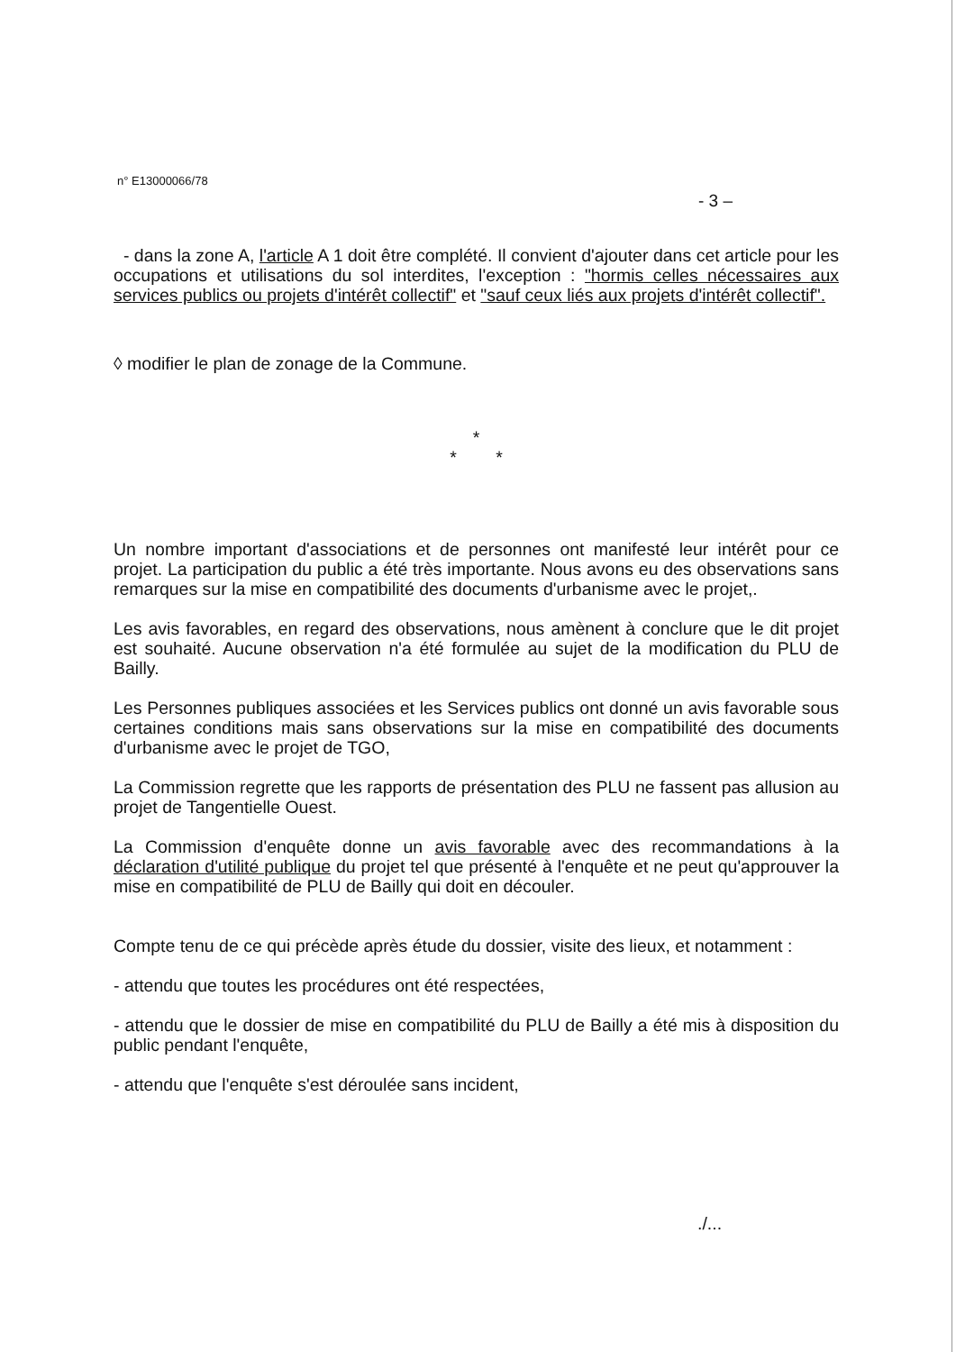n° E13000066/78
- 3 –
- dans la zone A, l'article A 1 doit être complété. Il convient d'ajouter dans cet article pour les occupations et utilisations du sol interdites, l'exception : "hormis celles nécessaires aux services publics ou projets d'intérêt collectif" et "sauf ceux liés aux projets d'intérêt collectif".
◊ modifier le plan de zonage de la Commune.
*
* *
Un nombre important d'associations et de personnes ont manifesté leur intérêt pour ce projet. La participation du public a été très importante. Nous avons eu des observations sans remarques sur la mise en compatibilité des documents d'urbanisme avec le projet,.
Les avis favorables, en regard des observations, nous amènent à conclure que le dit projet est souhaité. Aucune observation n'a été formulée au sujet de la modification du PLU de Bailly.
Les Personnes publiques associées et les Services publics ont donné un avis favorable sous certaines conditions mais sans observations sur la mise en compatibilité des documents d'urbanisme avec le projet de TGO,
La Commission regrette que les rapports de présentation des PLU ne fassent pas allusion au projet de Tangentielle Ouest.
La Commission d'enquête donne un avis favorable avec des recommandations à la déclaration d'utilité publique du projet tel que présenté à l'enquête et ne peut qu'approuver la mise en compatibilité de PLU de Bailly qui doit en découler.
Compte tenu de ce qui précède après étude du dossier, visite des lieux, et notamment :
- attendu que toutes les procédures ont été respectées,
- attendu que le dossier de mise en compatibilité du PLU de Bailly a été mis à disposition du public pendant l'enquête,
- attendu que l'enquête s'est déroulée sans incident,
./...